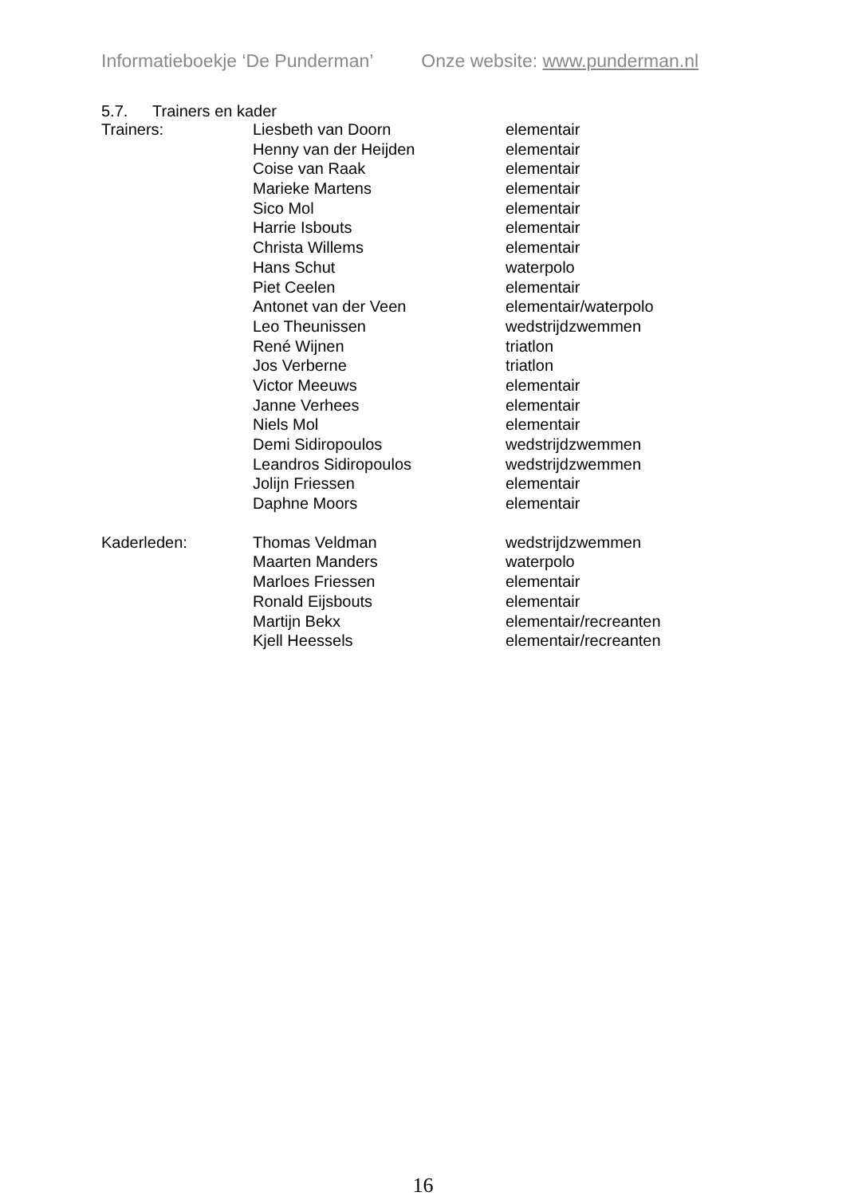Informatieboekje ‘De Punderman’ Onze website: www.punderman.nl
5.7. Trainers en kader
| Trainers: | Liesbeth van Doorn | elementair |
| | Henny van der Heijden | elementair |
| | Coise van Raak | elementair |
| | Marieke Martens | elementair |
| | Sico Mol | elementair |
| | Harrie Isbouts | elementair |
| | Christa Willems | elementair |
| | Hans Schut | waterpolo |
| | Piet Ceelen | elementair |
| | Antonet van der Veen | elementair/waterpolo |
| | Leo Theunissen | wedstrijdzwemmen |
| | René Wijnen | triatlon |
| | Jos Verberne | triatlon |
| | Victor Meeuws | elementair |
| | Janne Verhees | elementair |
| | Niels Mol | elementair |
| | Demi Sidiropoulos | wedstrijdzwemmen |
| | Leandros Sidiropoulos | wedstrijdzwemmen |
| | Jolijn Friessen | elementair |
| | Daphne Moors | elementair |
| Kaderleden: | Thomas Veldman | wedstrijdzwemmen |
| | Maarten Manders | waterpolo |
| | Marloes Friessen | elementair |
| | Ronald Eijsbouts | elementair |
| | Martijn Bekx | elementair/recreanten |
| | Kjell Heessels | elementair/recreanten |
16